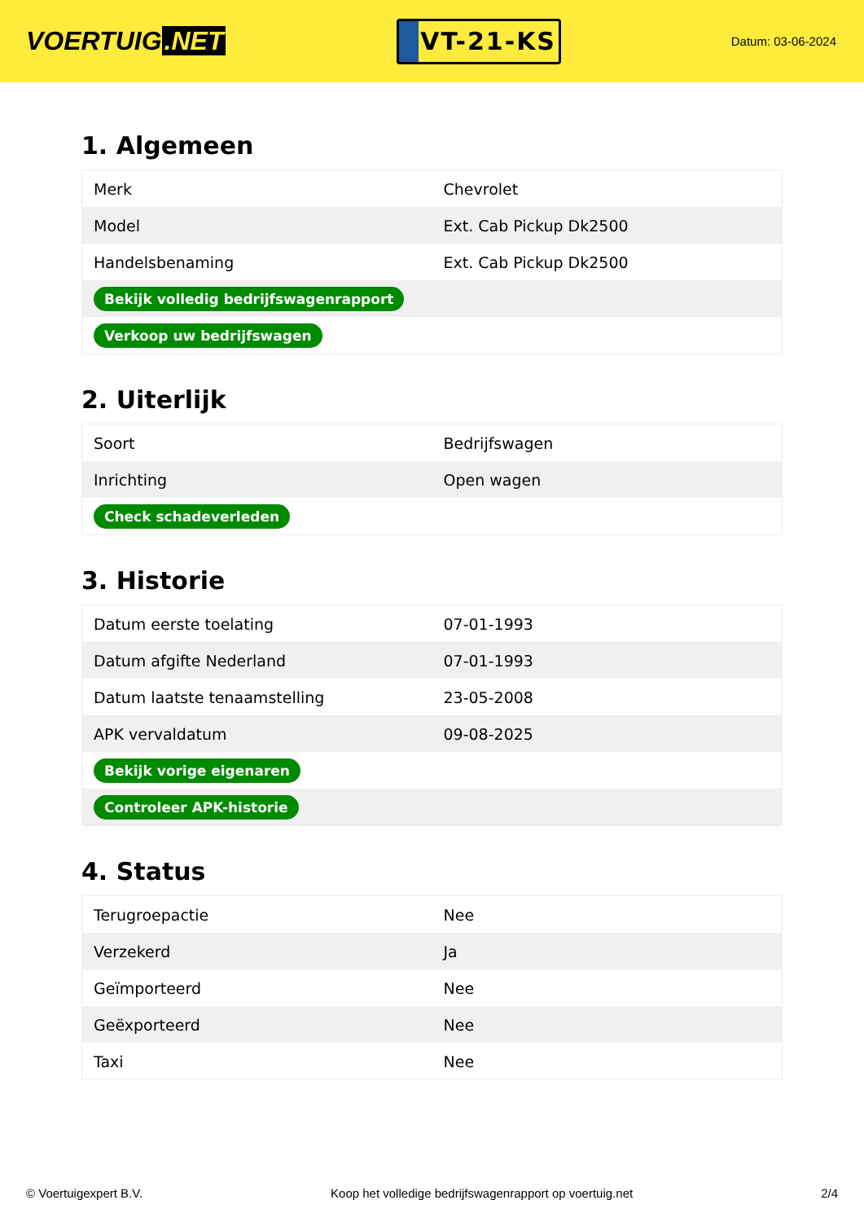VOERTUIG.NET
VT-21-KS
Datum: 03-06-2024
1. Algemeen
| Merk | Chevrolet |
| Model | Ext. Cab Pickup Dk2500 |
| Handelsbenaming | Ext. Cab Pickup Dk2500 |
| Bekijk volledig bedrijfswagenrapport | |
| Verkoop uw bedrijfswagen | |
2. Uiterlijk
| Soort | Bedrijfswagen |
| Inrichting | Open wagen |
| Check schadeverleden | |
3. Historie
| Datum eerste toelating | 07-01-1993 |
| Datum afgifte Nederland | 07-01-1993 |
| Datum laatste tenaamstelling | 23-05-2008 |
| APK vervaldatum | 09-08-2025 |
| Bekijk vorige eigenaren | |
| Controleer APK-historie | |
4. Status
| Terugroepactie | Nee |
| Verzekerd | Ja |
| Geïmporteerd | Nee |
| Geëxporteerd | Nee |
| Taxi | Nee |
© Voertuigexpert B.V. Koop het volledige bedrijfswagenrapport op voertuig.net 2/4